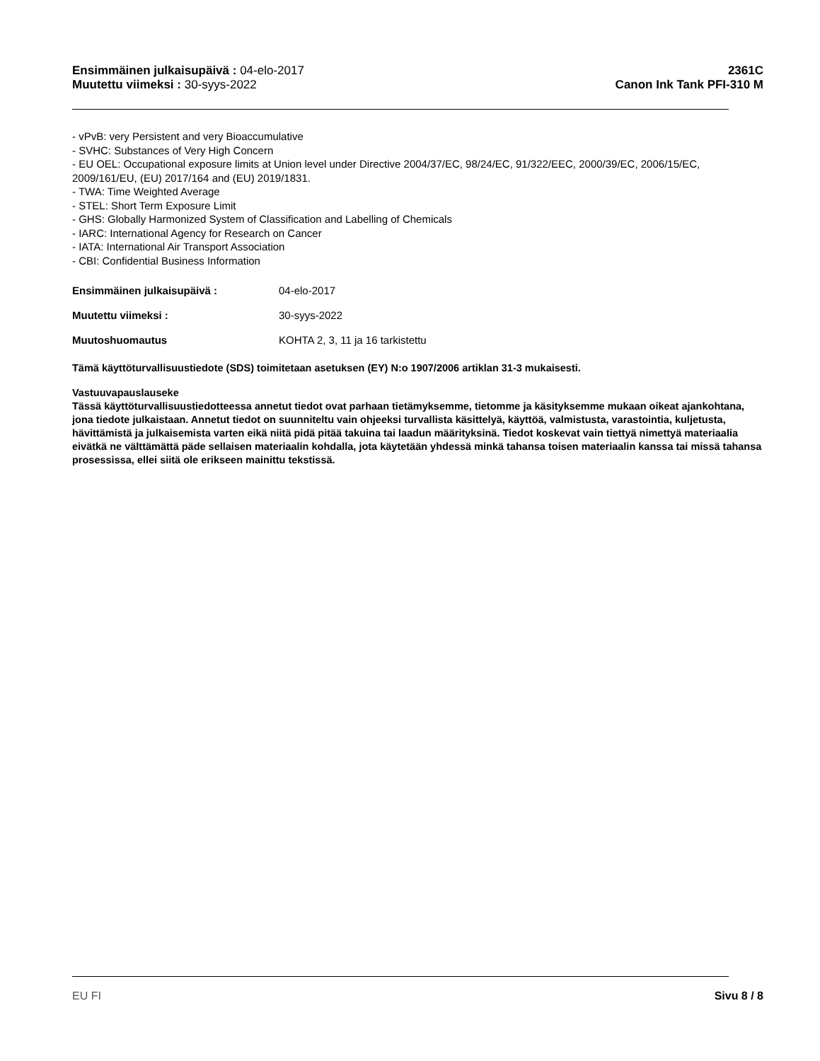Ensimmäinen julkaisupäivä : 04-elo-2017
Muutettu viimeksi : 30-syys-2022
2361C
Canon Ink Tank PFI-310 M
- vPvB: very Persistent and very Bioaccumulative
- SVHC: Substances of Very High Concern
- EU OEL: Occupational exposure limits at Union level under Directive 2004/37/EC, 98/24/EC, 91/322/EEC, 2000/39/EC, 2006/15/EC, 2009/161/EU, (EU) 2017/164 and (EU) 2019/1831.
- TWA: Time Weighted Average
- STEL: Short Term Exposure Limit
- GHS: Globally Harmonized System of Classification and Labelling of Chemicals
- IARC: International Agency for Research on Cancer
- IATA: International Air Transport Association
- CBI: Confidential Business Information
Ensimmäinen julkaisupäivä : 04-elo-2017
Muutettu viimeksi : 30-syys-2022
Muutoshuomautus KOHTA 2, 3, 11 ja 16 tarkistettu
Tämä käyttöturvallisuustiedote (SDS) toimitetaan asetuksen (EY) N:o 1907/2006 artiklan 31-3 mukaisesti.
Vastuuvapauslauseke
Tässä käyttöturvallisuustiedotteessa annetut tiedot ovat parhaan tietämyksemme, tietomme ja käsityksemme mukaan oikeat ajankohtana, jona tiedote julkaistaan. Annetut tiedot on suunniteltu vain ohjeeksi turvallista käsittelyä, käyttöä, valmistusta, varastointia, kuljetusta, hävittämistä ja julkaisemista varten eikä niitä pidä pitää takuina tai laadun määrityksinä. Tiedot koskevat vain tiettyä nimettyä materiaalia eivätkä ne välttämättä päde sellaisen materiaalin kohdalla, jota käytetään yhdessä minkä tahansa toisen materiaalin kanssa tai missä tahansa prosessissa, ellei siitä ole erikseen mainittu tekstissä.
EU FI Sivu 8 / 8